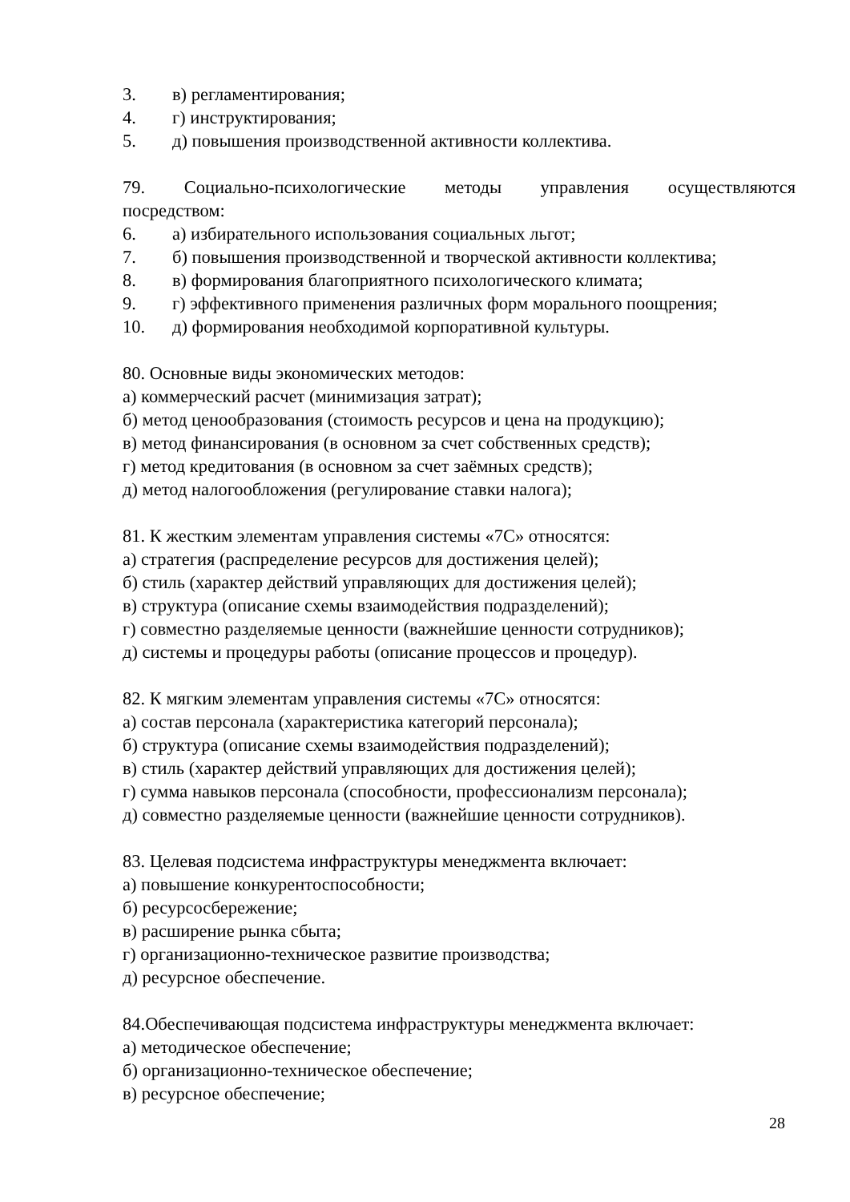3. в) регламентирования;
4. г) инструктирования;
5. д) повышения производственной активности коллектива.
79. Социально-психологические методы управления осуществляются
посредством:
6. а) избирательного использования социальных льгот;
7. б) повышения производственной и творческой активности коллектива;
8. в) формирования благоприятного психологического климата;
9. г) эффективного применения различных форм морального поощрения;
10. д) формирования необходимой корпоративной культуры.
80. Основные виды экономических методов:
а) коммерческий расчет (минимизация затрат);
б) метод ценообразования (стоимость ресурсов и цена на продукцию);
в) метод финансирования (в основном за счет собственных средств);
г) метод кредитования (в основном за счет заёмных средств);
д) метод налогообложения (регулирование ставки налога);
81. К жестким элементам управления системы «7С» относятся:
а) стратегия (распределение ресурсов для достижения целей);
б) стиль (характер действий управляющих для достижения целей);
в) структура (описание схемы взаимодействия подразделений);
г) совместно разделяемые ценности (важнейшие ценности сотрудников);
д) системы и процедуры работы (описание процессов и процедур).
82. К мягким элементам управления системы «7С» относятся:
а) состав персонала (характеристика категорий персонала);
б) структура (описание схемы взаимодействия подразделений);
в) стиль (характер действий управляющих для достижения целей);
г) сумма навыков персонала (способности, профессионализм персонала);
д) совместно разделяемые ценности (важнейшие ценности сотрудников).
83. Целевая подсистема инфраструктуры менеджмента включает:
а) повышение конкурентоспособности;
б) ресурсосбережение;
в) расширение рынка сбыта;
г) организационно-техническое развитие производства;
д) ресурсное обеспечение.
84.Обеспечивающая подсистема инфраструктуры менеджмента включает:
а) методическое обеспечение;
б) организационно-техническое обеспечение;
в) ресурсное обеспечение;
28